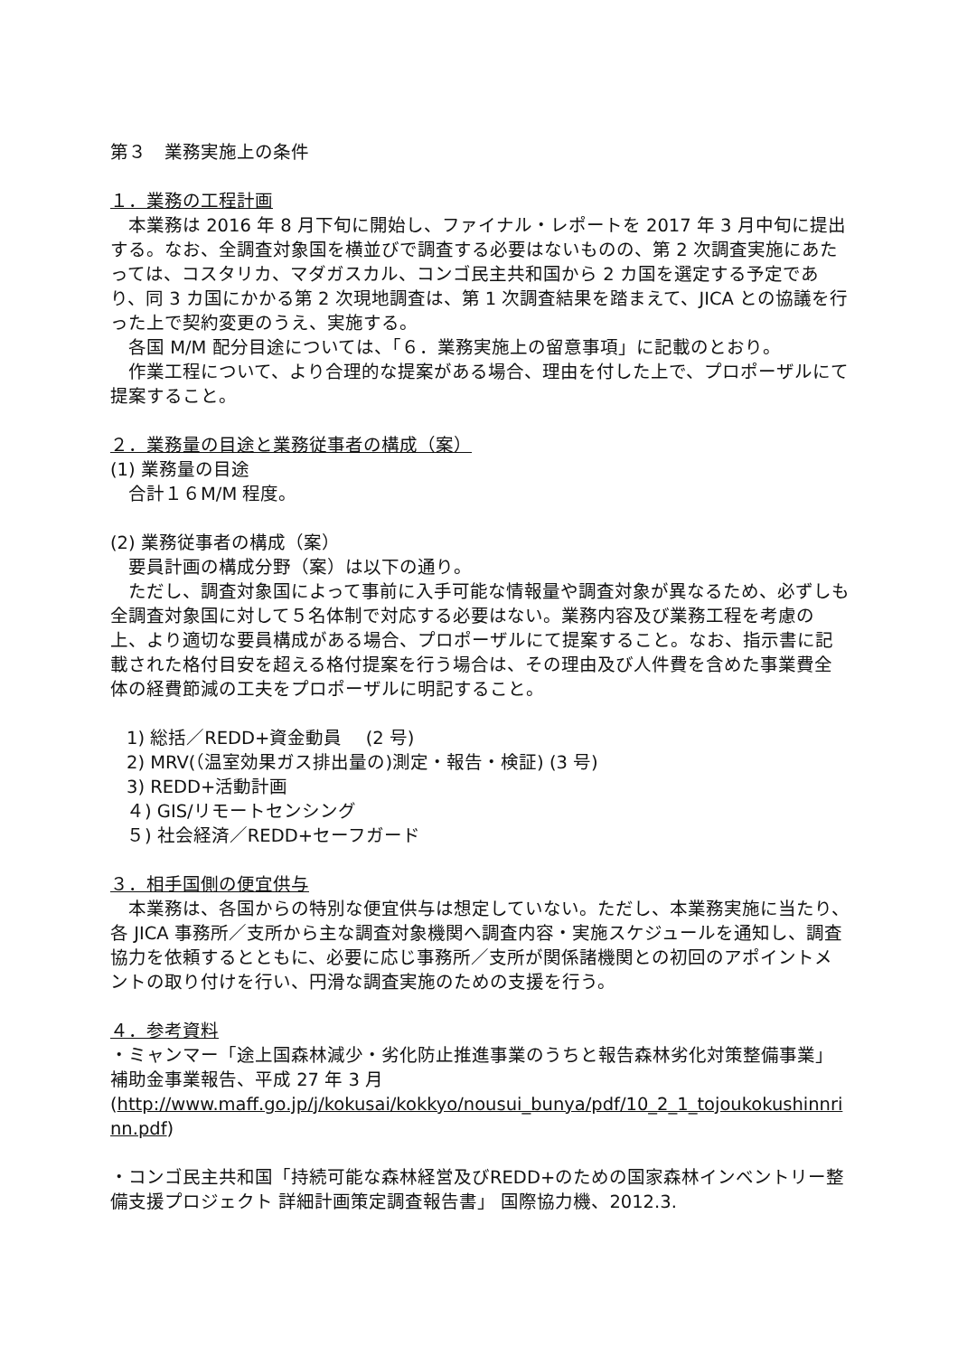第３　業務実施上の条件
１．業務の工程計画
　本業務は 2016 年 8 月下旬に開始し、ファイナル・レポートを 2017 年 3 月中旬に提出する。なお、全調査対象国を横並びで調査する必要はないものの、第 2 次調査実施にあたっては、コスタリカ、マダガスカル、コンゴ民主共和国から 2 カ国を選定する予定であり、同 3 カ国にかかる第 2 次現地調査は、第 1 次調査結果を踏まえて、JICA との協議を行った上で契約変更のうえ、実施する。
　各国 M/M 配分目途については、「６．業務実施上の留意事項」に記載のとおり。
　作業工程について、より合理的な提案がある場合、理由を付した上で、プロポーザルにて提案すること。
２．業務量の目途と業務従事者の構成（案）
(1) 業務量の目途
　合計１６M/M 程度。
(2) 業務従事者の構成（案）
　要員計画の構成分野（案）は以下の通り。
　ただし、調査対象国によって事前に入手可能な情報量や調査対象が異なるため、必ずしも全調査対象国に対して５名体制で対応する必要はない。業務内容及び業務工程を考慮の上、より適切な要員構成がある場合、プロポーザルにて提案すること。なお、指示書に記載された格付目安を超える格付提案を行う場合は、その理由及び人件費を含めた事業費全体の経費節減の工夫をプロポーザルに明記すること。
1) 総括／REDD+資金動員　 (2 号)
2) MRV(（温室効果ガス排出量の)測定・報告・検証) (3 号)
3) REDD+活動計画
４) GIS/リモートセンシング
５) 社会経済／REDD+セーフガード
３．相手国側の便宜供与
　本業務は、各国からの特別な便宜供与は想定していない。ただし、本業務実施に当たり、各 JICA 事務所／支所から主な調査対象機関へ調査内容・実施スケジュールを通知し、調査協力を依頼するとともに、必要に応じ事務所／支所が関係諸機関との初回のアポイントメントの取り付けを行い、円滑な調査実施のための支援を行う。
４．参考資料
・ミャンマー「途上国森林減少・劣化防止推進事業のうちと報告森林劣化対策整備事業」補助金事業報告、平成 27 年 3 月
(http://www.maff.go.jp/j/kokusai/kokkyo/nousui_bunya/pdf/10_2_1_tojoukokushinnrinn.pdf)
・コンゴ民主共和国「持続可能な森林経営及びREDD+のための国家森林インベントリー整備支援プロジェクト 詳細計画策定調査報告書」 国際協力機、2012.3.